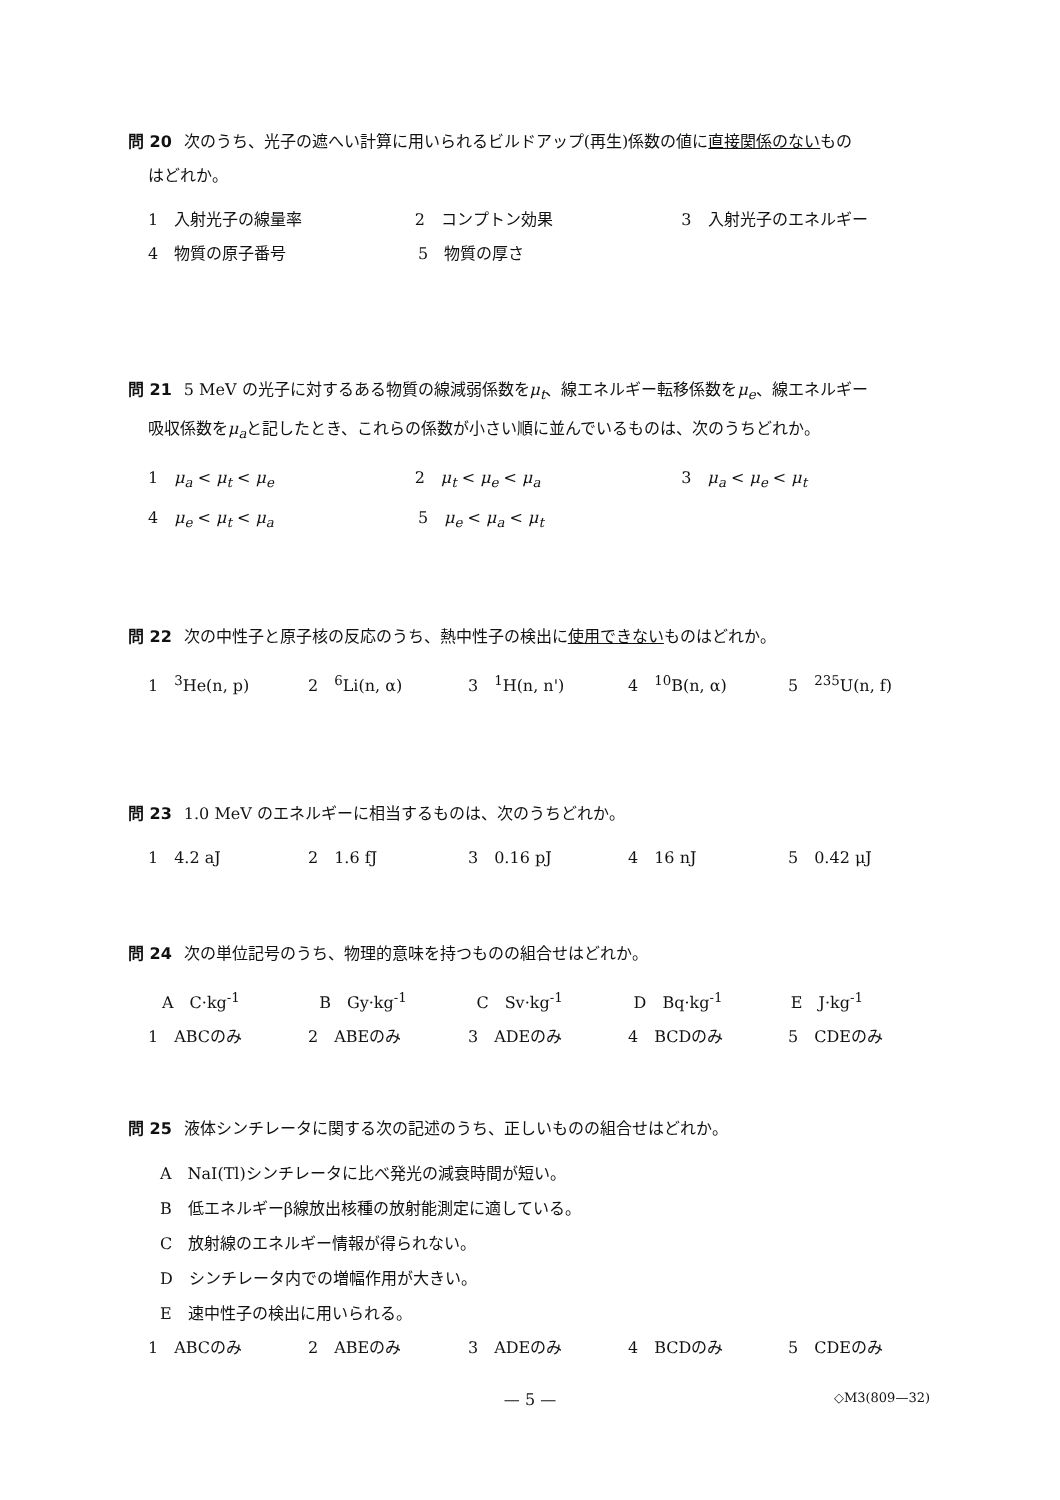問 20 次のうち、光子の遮へい計算に用いられるビルドアップ(再生)係数の値に直接関係のないもの
はどれか。
1　入射光子の線量率 2　コンプトン効果 3　入射光子のエネルギー
4　物質の原子番号 5　物質の厚さ
問 21 5 MeV の光子に対するある物質の線減弱係数をμ<sub>t</sub>、線エネルギー転移係数をμ<sub>e</sub>、線エネルギー
吸収係数をμ<sub>a</sub>と記したとき、これらの係数が小さい順に並んでいるものは、次のうちどれか。
1　μ<sub>a</sub> < μ<sub>t</sub> < μ<sub>e</sub> 2　μ<sub>t</sub> < μ<sub>e</sub> < μ<sub>a</sub> 3　μ<sub>a</sub> < μ<sub>e</sub> < μ<sub>t</sub>
4　μ<sub>e</sub> < μ<sub>t</sub> < μ<sub>a</sub> 5　μ<sub>e</sub> < μ<sub>a</sub> < μ<sub>t</sub>
問 22 次の中性子と原子核の反応のうち、熱中性子の検出に使用できないものはどれか。
1　<sup>3</sup>He(n, p) 2　<sup>6</sup>Li(n, α) 3　<sup>1</sup>H(n, n') 4　<sup>10</sup>B(n, α) 5　<sup>235</sup>U(n, f)
問 23 1.0 MeV のエネルギーに相当するものは、次のうちどれか。
1　4.2 aJ 2　1.6 fJ 3　0.16 pJ 4　16 nJ 5　0.42 μJ
問 24 次の単位記号のうち、物理的意味を持つものの組合せはどれか。
A　C·kg<sup>-1</sup> B　Gy·kg<sup>-1</sup> C　Sv·kg<sup>-1</sup> D　Bq·kg<sup>-1</sup> E　J·kg<sup>-1</sup>
1　ABCのみ 2　ABEのみ 3　ADEのみ 4　BCDのみ 5　CDEのみ
問 25 液体シンチレータに関する次の記述のうち、正しいものの組合せはどれか。
A　NaI(Tl)シンチレータに比べ発光の減衰時間が短い。
B　低エネルギーβ線放出核種の放射能測定に適している。
C　放射線のエネルギー情報が得られない。
D　シンチレータ内での増幅作用が大きい。
E　速中性子の検出に用いられる。
1　ABCのみ 2　ABEのみ 3　ADEのみ 4　BCDのみ 5　CDEのみ
— 5 —
◇M3(809—32)